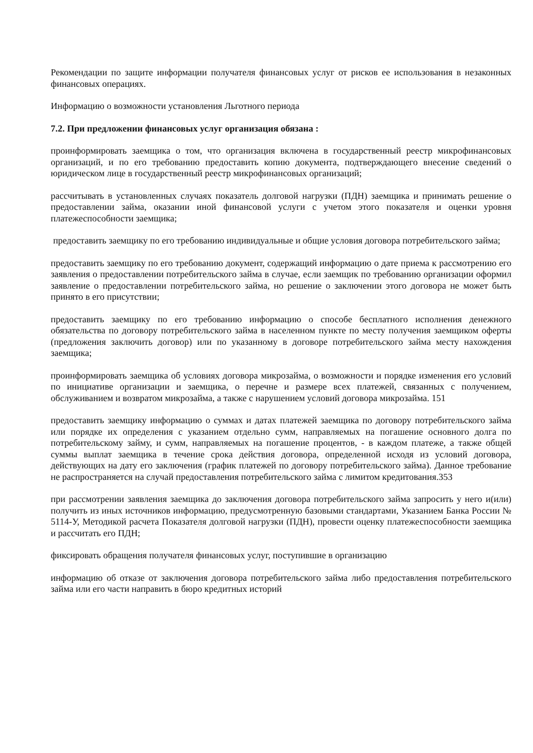Рекомендации по защите информации получателя финансовых услуг от рисков ее использования в незаконных финансовых операциях.
Информацию о возможности установления Льготного периода
7.2. При предложении финансовых услуг организация обязана :
проинформировать заемщика о том, что организация включена в государственный реестр микрофинансовых организаций, и по его требованию предоставить копию документа, подтверждающего внесение сведений о юридическом лице в государственный реестр микрофинансовых организаций;
рассчитывать в установленных случаях показатель долговой нагрузки (ПДН) заемщика и принимать решение о предоставлении займа, оказании иной финансовой услуги с учетом этого показателя и оценки уровня платежеспособности заемщика;
предоставить заемщику по его требованию индивидуальные и общие условия договора потребительского займа;
предоставить заемщику по его требованию документ, содержащий информацию о дате приема к рассмотрению его заявления о предоставлении потребительского займа в случае, если заемщик по требованию организации оформил заявление о предоставлении потребительского займа, но решение о заключении этого договора не может быть принято в его присутствии;
предоставить заемщику по его требованию информацию о способе бесплатного исполнения денежного обязательства по договору потребительского займа в населенном пункте по месту получения заемщиком оферты (предложения заключить договор) или по указанному в договоре потребительского займа месту нахождения заемщика;
проинформировать заемщика об условиях договора микрозайма, о возможности и порядке изменения его условий по инициативе организации и заемщика, о перечне и размере всех платежей, связанных с получением, обслуживанием и возвратом микрозайма, а также с нарушением условий договора микрозайма. 151
предоставить заемщику информацию о суммах и датах платежей заемщика по договору потребительского займа или порядке их определения с указанием отдельно сумм, направляемых на погашение основного долга по потребительскому займу, и сумм, направляемых на погашение процентов, - в каждом платеже, а также общей суммы выплат заемщика в течение срока действия договора, определенной исходя из условий договора, действующих на дату его заключения (график платежей по договору потребительского займа). Данное требование не распространяется на случай предоставления потребительского займа с лимитом кредитования.353
при рассмотрении заявления заемщика до заключения договора потребительского займа запросить у него и(или) получить из иных источников информацию, предусмотренную базовыми стандартами, Указанием Банка России № 5114-У, Методикой расчета Показателя долговой нагрузки (ПДН), провести оценку платежеспособности заемщика и рассчитать его ПДН;
фиксировать обращения получателя финансовых услуг, поступившие в организацию
информацию об отказе от заключения договора потребительского займа либо предоставления потребительского займа или его части направить в бюро кредитных историй